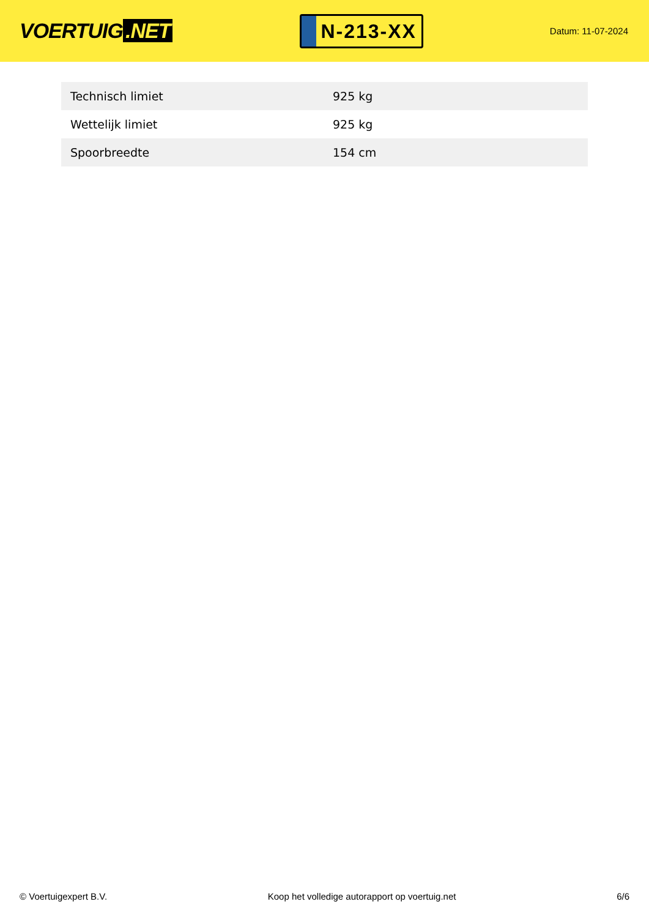VOERTUIG.NET
N-213-XX
Datum: 11-07-2024
| Technisch limiet | 925 kg |
| Wettelijk limiet | 925 kg |
| Spoorbreedte | 154 cm |
© Voertuigexpert B.V. Koop het volledige autorapport op voertuig.net 6/6